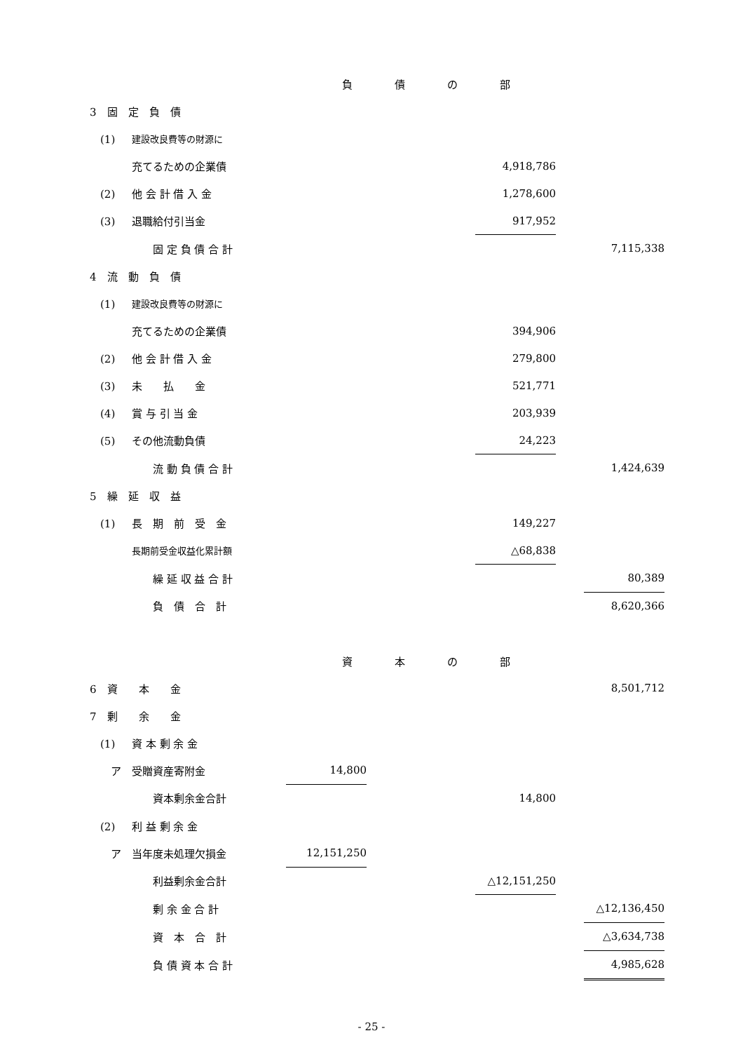| 負債の部 | | | | | | | |
| 3 固 定 負 債 | | | | | | | |
| (1) | 建設改良費等の財源に | | | | | | |
| | 充てるための企業債 | | | | 4,918,786 | | |
| (2) | 他 会 計 借 入 金 | | | | 1,278,600 | | |
| (3) | 退職給付引当金 | | | | 917,952 | | |
| | 固 定 負 債 合 計 | | | | | | 7,115,338 |
| 4 流 動 負 債 | | | | | | | |
| (1) | 建設改良費等の財源に | | | | | | |
| | 充てるための企業債 | | | | 394,906 | | |
| (2) | 他 会 計 借 入 金 | | | | 279,800 | | |
| (3) | 未 払 金 | | | | 521,771 | | |
| (4) | 賞 与 引 当 金 | | | | 203,939 | | |
| (5) | その他流動負債 | | | | 24,223 | | |
| | 流 動 負 債 合 計 | | | | | | 1,424,639 |
| 5 繰 延 収 益 | | | | | | | |
| (1) | 長 期 前 受 金 | | | | 149,227 | | |
| | 長期前受金収益化累計額 | | | | △68,838 | | |
| | 繰 延 収 益 合 計 | | | | | | 80,389 |
| | 負 債 合 計 | | | | | | 8,620,366 |
| 資本の部 | | | | | | | |
| 6 資 本 金 | | | | | | | 8,501,712 |
| 7 剰 余 金 | | | | | | | |
| (1) | 資 本 剰 余 金 | | | | | | |
| ア 受贈資産寄附金 | | 14,800 | | | | | |
| | 資本剰余金合計 | | | | 14,800 | | |
| (2) | 利 益 剰 余 金 | | | | | | |
| ア 当年度未処理欠損金 | | 12,151,250 | | | | | |
| | 利益剰余金合計 | | | | △12,151,250 | | |
| | 剰 余 金 合 計 | | | | | | △12,136,450 |
| | 資 本 合 計 | | | | | | △3,634,738 |
| | 負 債 資 本 合 計 | | | | | | 4,985,628 |
- 25 -